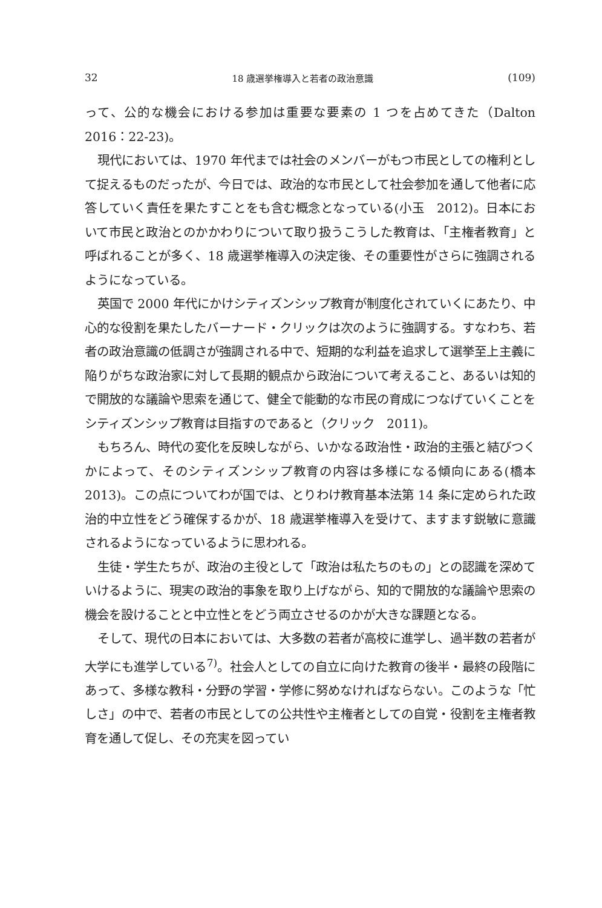32 18 歳選挙権導入と若者の政治意識 (109)
って、公的な機会における参加は重要な要素の 1 つを占めてきた（Dalton 2016：22-23)。
現代においては、1970 年代までは社会のメンバーがもつ市民としての権利として捉えるものだったが、今日では、政治的な市民として社会参加を通して他者に応答していく責任を果たすことをも含む概念となっている(小玉　2012)。日本において市民と政治とのかかわりについて取り扱うこうした教育は、「主権者教育」と呼ばれることが多く、18 歳選挙権導入の決定後、その重要性がさらに強調されるようになっている。
英国で 2000 年代にかけシティズンシップ教育が制度化されていくにあたり、中心的な役割を果たしたバーナード・クリックは次のように強調する。すなわち、若者の政治意識の低調さが強調される中で、短期的な利益を追求して選挙至上主義に陥りがちな政治家に対して長期的観点から政治について考えること、あるいは知的で開放的な議論や思索を通じて、健全で能動的な市民の育成につなげていくことをシティズンシップ教育は目指すのであると（クリック　2011)。
もちろん、時代の変化を反映しながら、いかなる政治性・政治的主張と結びつくかによって、そのシティズンシップ教育の内容は多様になる傾向にある(橋本　2013)。この点についてわが国では、とりわけ教育基本法第 14 条に定められた政治的中立性をどう確保するかが、18 歳選挙権導入を受けて、ますます鋭敏に意識されるようになっているように思われる。
生徒・学生たちが、政治の主役として「政治は私たちのもの」との認識を深めていけるように、現実の政治的事象を取り上げながら、知的で開放的な議論や思索の機会を設けることと中立性とをどう両立させるのかが大きな課題となる。
そして、現代の日本においては、大多数の若者が高校に進学し、過半数の若者が大学にも進学している<sup>7)</sup>。社会人としての自立に向けた教育の後半・最終の段階にあって、多様な教科・分野の学習・学修に努めなければならない。このような「忙しさ」の中で、若者の市民としての公共性や主権者としての自覚・役割を主権者教育を通して促し、その充実を図ってい